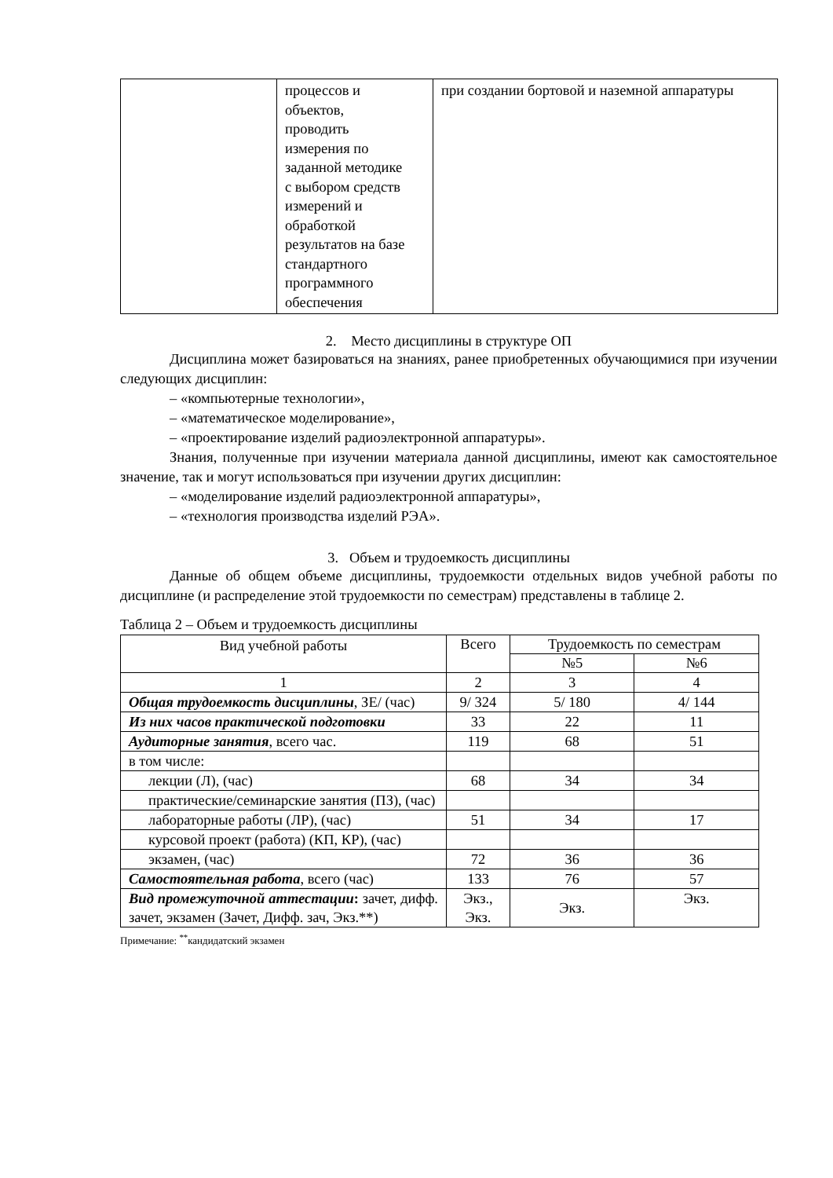| | процессов и объектов, проводить измерения по заданной методике с выбором средств измерений и обработкой результатов на базе стандартного программного обеспечения | при создании бортовой и наземной аппаратуры |
2. Место дисциплины в структуре ОП
Дисциплина может базироваться на знаниях, ранее приобретенных обучающимися при изучении следующих дисциплин:
– «компьютерные технологии»,
– «математическое моделирование»,
– «проектирование изделий радиоэлектронной аппаратуры».
Знания, полученные при изучении материала данной дисциплины, имеют как самостоятельное значение, так и могут использоваться при изучении других дисциплин:
– «моделирование изделий радиоэлектронной аппаратуры»,
– «технология производства изделий РЭА».
3. Объем и трудоемкость дисциплины
Данные об общем объеме дисциплины, трудоемкости отдельных видов учебной работы по дисциплине (и распределение этой трудоемкости по семестрам) представлены в таблице 2.
Таблица 2 – Объем и трудоемкость дисциплины
| Вид учебной работы | Всего | Трудоемкость по семестрам | |
| --- | --- | --- | --- |
| | | №5 | №6 |
| 1 | 2 | 3 | 4 |
| Общая трудоемкость дисциплины , ЗЕ/ (час) | 9/ 324 | 5/ 180 | 4/ 144 |
| Из них часов практической подготовки | 33 | 22 | 11 |
| Аудиторные занятия , всего час. | 119 | 68 | 51 |
| в том числе: | | | |
| лекции (Л), (час) | 68 | 34 | 34 |
| практические/семинарские занятия (ПЗ), (час) | | | |
| лабораторные работы (ЛР), (час) | 51 | 34 | 17 |
| курсовой проект (работа) (КП, КР), (час) | | | |
| экзамен, (час) | 72 | 36 | 36 |
| Самостоятельная работа , всего (час) | 133 | 76 | 57 |
| Вид промежуточной аттестации : зачет, дифф. зачет, экзамен (Зачет, Дифф. зач, Экз.**) | Экз., Экз. | Экз. | Экз. |
Примечание: <sup>**</sup>кандидатский экзамен